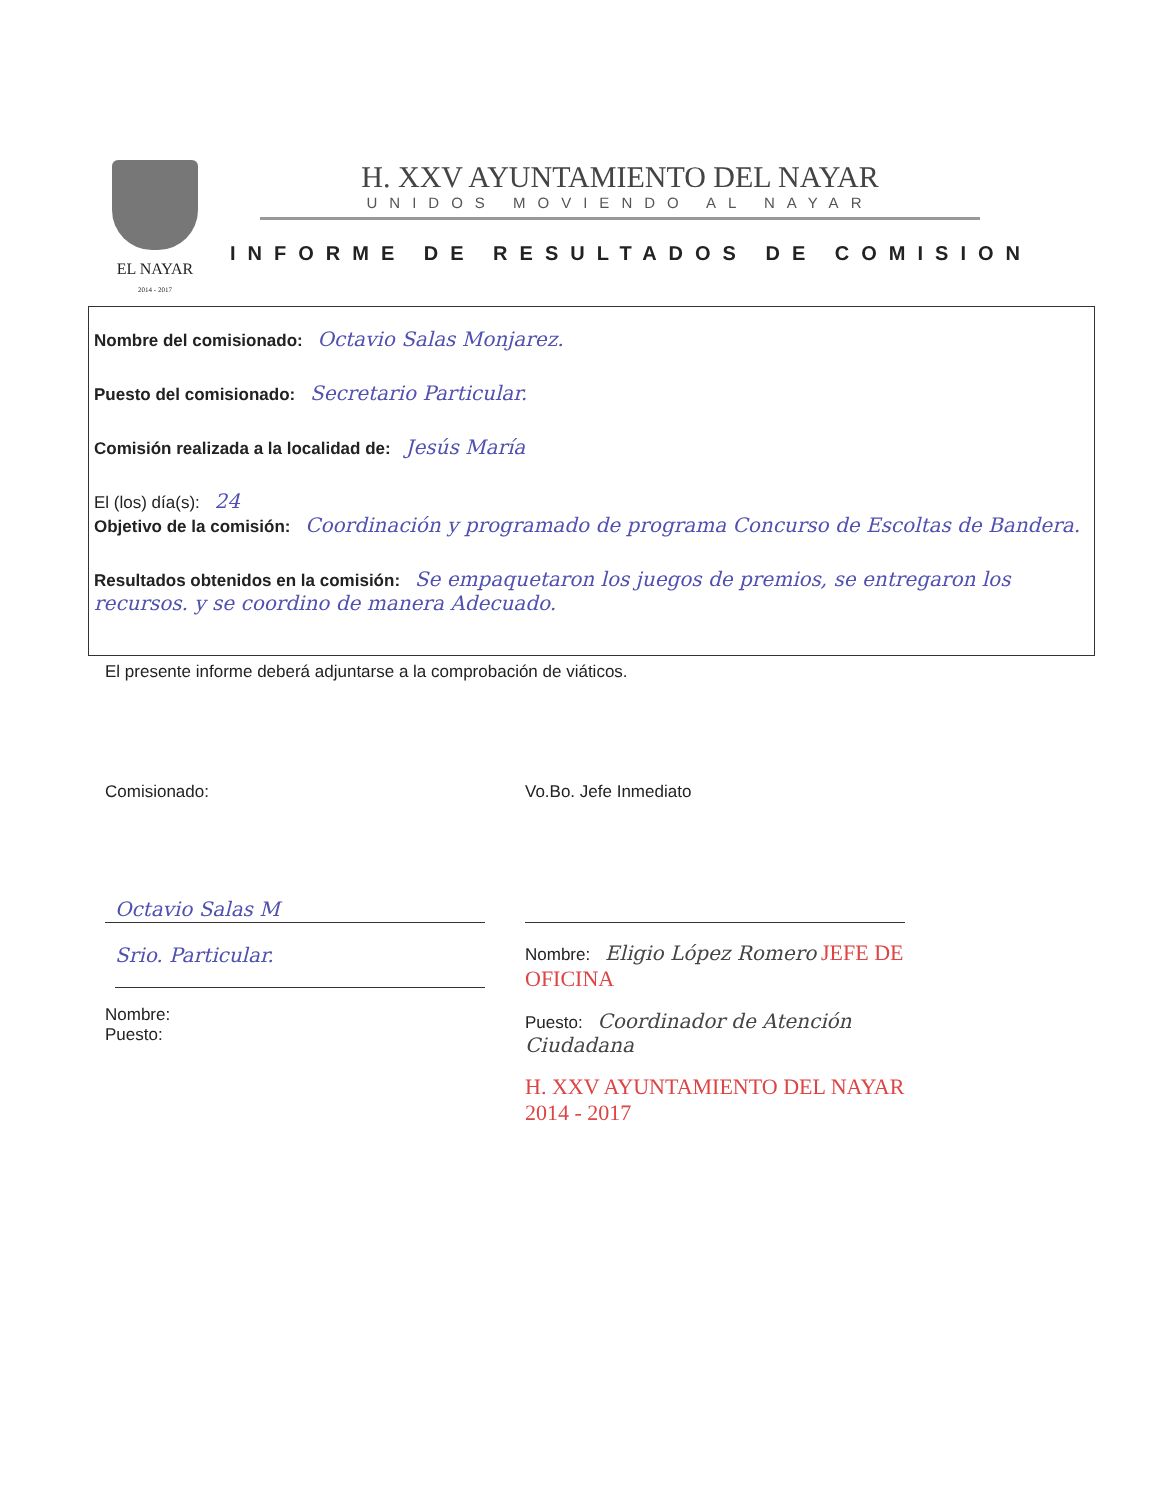EL NAYAR
2014 - 2017
H. XXV AYUNTAMIENTO DEL NAYAR
UNIDOS MOVIENDO AL NAYAR
INFORME DE RESULTADOS DE COMISION
Nombre del comisionado: Octavio Salas Monjarez.
Puesto del comisionado: Secretario Particular.
Comisión realizada a la localidad de: Jesús María
El (los) día(s): 24
Objetivo de la comisión: Coordinación y programado de programa Concurso de Escoltas de Bandera.
Resultados obtenidos en la comisión: Se empaquetaron los juegos de premios, se entregaron los recursos. y se coordino de manera Adecuado.
El presente informe deberá adjuntarse a la comprobación de viáticos.
Comisionado:
Octavio Salas M
Srio. Particular.
Nombre:
Puesto:
Vo.Bo. Jefe Inmediato
Nombre: Eligio López Romero JEFE DE OFICINA
Puesto: Coordinador de Atención Ciudadana
H. XXV AYUNTAMIENTO DEL NAYAR 2014 - 2017